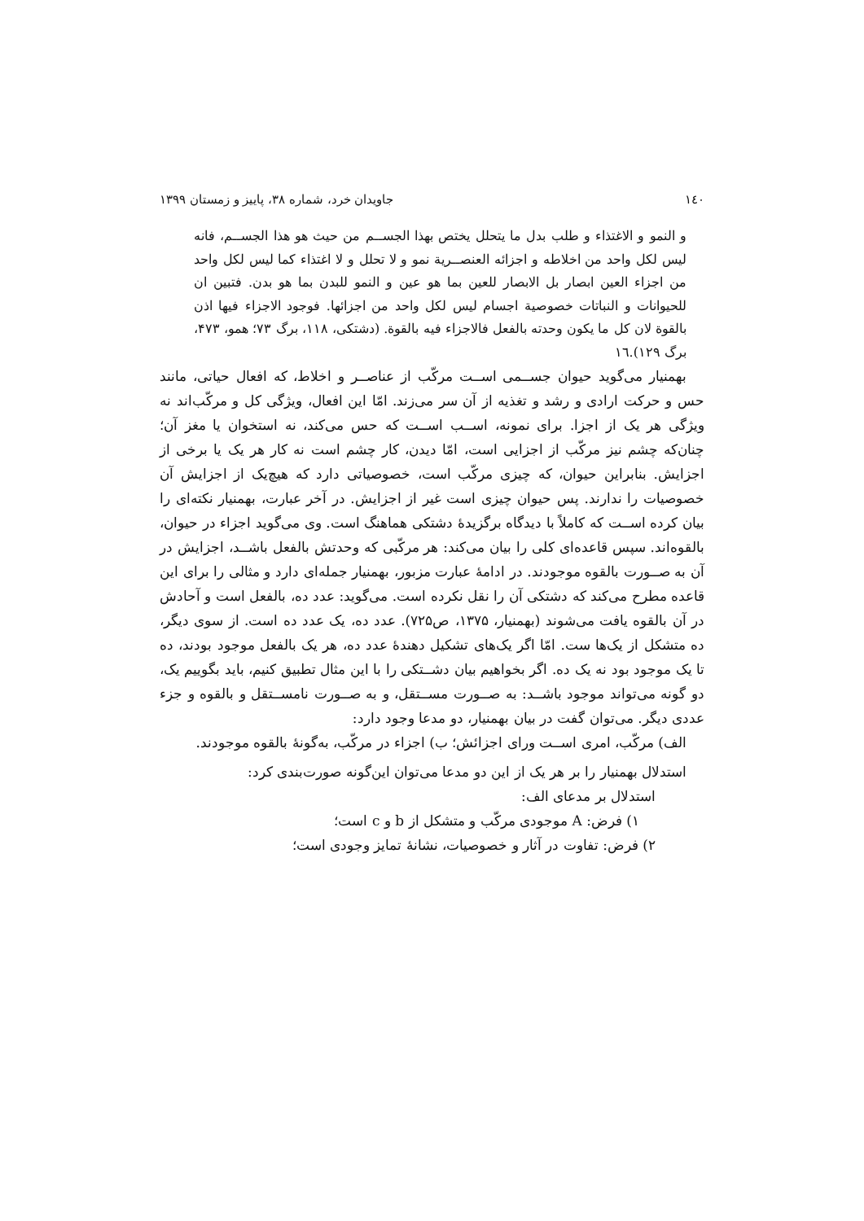١٤٠ جاویدان خرد، شماره ۳۸، پاییز و زمستان ۱۳۹۹
و النمو و الاغتذاء و طلب بدل ما يتحلل يختص بهذا الجســم من حيث هو هذا الجســم، فانه ليس لكل واحد من اخلاطه و اجزائه العنصــرية نمو و لا تحلل و لا اغتذاء كما ليس لكل واحد من اجزاء العين ابصار بل الابصار للعين بما هو عين و النمو للبدن بما هو بدن. فتبين ان للحيوانات و النباتات خصوصية اجسام ليس لكل واحد من اجزائها. فوجود الاجزاء فيها اذن بالقوة لان كل ما يكون وحدته بالفعل فالاجزاء فيه بالقوة. (دشتکی، ۱۱۸، برگ ۷۳؛ همو، ۴۷۳، برگ ۱۲۹).١٦
بهمنیار می‌گوید حیوان جســمی اســت مرکّب از عناصــر و اخلاط، که افعال حیاتی، مانند حس و حرکت ارادی و رشد و تغذیه از آن سر می‌زند. امّا این افعال، ویژگی کل و مرکّب‌اند نه ویژگی هر یک از اجزا. برای نمونه، اســب اســت که حس می‌کند، نه استخوان یا مغز آن؛ چنان‌که چشم نیز مرکّب از اجزایی است، امّا دیدن، کار چشم است نه کار هر یک یا برخی از اجزایش. بنابراین حیوان، که چیزی مرکّب است، خصوصیاتی دارد که هیچ‌یک از اجزایش آن خصوصیات را ندارند. پس حیوان چیزی است غیر از اجزایش. در آخر عبارت، بهمنیار نکته‌ای را بیان کرده اســت که کاملاً با دیدگاه برگزیدهٔ دشتکی هماهنگ است. وی می‌گوید اجزاء در حیوان، بالقوه‌اند. سپس قاعده‌ای کلی را بیان می‌کند: هر مرکّبی که وحدتش بالفعل باشــد، اجزایش در آن به صــورت بالقوه موجودند. در ادامهٔ عبارت مزبور، بهمنیار جمله‌ای دارد و مثالی را برای این قاعده مطرح می‌کند که دشتکی آن را نقل نکرده است. می‌گوید: عدد ده، بالفعل است و آحادش در آن بالقوه یافت می‌شوند (بهمنیار، ۱۳۷۵، ص۷۲۵). عدد ده، یک عدد ده است. از سوی دیگر، ده متشکل از یک‌ها ست. امّا اگر یک‌های تشکیل دهندهٔ عدد ده، هر یک بالفعل موجود بودند، ده تا یک موجود بود نه یک ده. اگر بخواهیم بیان دشــتکی را با این مثال تطبیق کنیم، باید بگوییم یک، دو گونه می‌تواند موجود باشــد: به صــورت مســتقل، و به صــورت نامســتقل و بالقوه و جزء عددی دیگر. می‌توان گفت در بیان بهمنیار، دو مدعا وجود دارد:
الف) مرکّب، امری اســت ورای اجزائش؛ ب) اجزاء در مرکّب، به‌گونهٔ بالقوه موجودند.
استدلال بهمنیار را بر هر یک از این دو مدعا می‌توان این‌گونه صورت‌بندی کرد:
استدلال بر مدعای الف:
۱) فرض: A موجودی مرکّب و متشکل از b و c است؛
۲) فرض: تفاوت در آثار و خصوصیات، نشانهٔ تمایز وجودی است؛